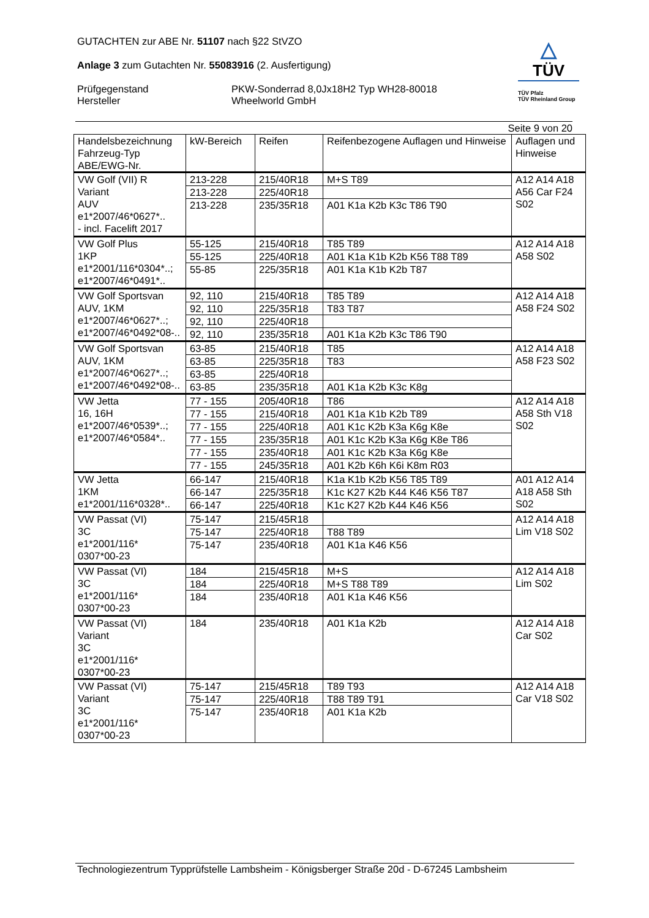GUTACHTEN zur ABE Nr. 51107 nach §22 StVZO
Anlage 3 zum Gutachten Nr. 55083916 (2. Ausfertigung)
Prüfgegenstand
Hersteller
PKW-Sonderrad 8,0Jx18H2 Typ WH28-80018
Wheelworld GmbH
△
TÜV
TÜV Pfalz
TÜV Rheinland Group
Seite 9 von 20
| Handelsbezeichnung Fahrzeug-Typ ABE/EWG-Nr. | kW-Bereich | Reifen | Reifenbezogene Auflagen und Hinweise | Auflagen und Hinweise |
| --- | --- | --- | --- | --- |
| VW Golf (VII) R Variant AUV e1*2007/46*0627*.. - incl. Facelift 2017 | 213-228 | 215/40R18 | M+S T89 | A12 A14 A18 A56 Car F24 S02 |
| | 213-228 | 225/40R18 | | |
| | 213-228 | 235/35R18 | A01 K1a K2b K3c T86 T90 | |
| VW Golf Plus 1KP e1*2001/116*0304*..; e1*2007/46*0491*.. | 55-125 | 215/40R18 | T85 T89 | A12 A14 A18 A58 S02 |
| | 55-125 | 225/40R18 | A01 K1a K1b K2b K56 T88 T89 | |
| | 55-85 | 225/35R18 | A01 K1a K1b K2b T87 | |
| VW Golf Sportsvan AUV, 1KM e1*2007/46*0627*..; e1*2007/46*0492*08-.. | 92, 110 | 215/40R18 | T85 T89 | A12 A14 A18 A58 F24 S02 |
| | 92, 110 | 225/35R18 | T83 T87 | |
| | 92, 110 | 225/40R18 | | |
| | 92, 110 | 235/35R18 | A01 K1a K2b K3c T86 T90 | |
| VW Golf Sportsvan AUV, 1KM e1*2007/46*0627*..; e1*2007/46*0492*08-.. | 63-85 | 215/40R18 | T85 | A12 A14 A18 A58 F23 S02 |
| | 63-85 | 225/35R18 | T83 | |
| | 63-85 | 225/40R18 | | |
| | 63-85 | 235/35R18 | A01 K1a K2b K3c K8g | |
| VW Jetta 16, 16H e1*2007/46*0539*..; e1*2007/46*0584*.. | 77 - 155 | 205/40R18 | T86 | A12 A14 A18 A58 Sth V18 S02 |
| | 77 - 155 | 215/40R18 | A01 K1a K1b K2b T89 | |
| | 77 - 155 | 225/40R18 | A01 K1c K2b K3a K6g K8e | |
| | 77 - 155 | 235/35R18 | A01 K1c K2b K3a K6g K8e T86 | |
| | 77 - 155 | 235/40R18 | A01 K1c K2b K3a K6g K8e | |
| | 77 - 155 | 245/35R18 | A01 K2b K6h K6i K8m R03 | |
| VW Jetta 1KM e1*2001/116*0328*.. | 66-147 | 215/40R18 | K1a K1b K2b K56 T85 T89 | A01 A12 A14 A18 A58 Sth S02 |
| | 66-147 | 225/35R18 | K1c K27 K2b K44 K46 K56 T87 | |
| | 66-147 | 225/40R18 | K1c K27 K2b K44 K46 K56 | |
| VW Passat (VI) 3C e1*2001/116* 0307*00-23 | 75-147 | 215/45R18 | | A12 A14 A18 Lim V18 S02 |
| | 75-147 | 225/40R18 | T88 T89 | |
| | 75-147 | 235/40R18 | A01 K1a K46 K56 | |
| VW Passat (VI) 3C e1*2001/116* 0307*00-23 | 184 | 215/45R18 | M+S | A12 A14 A18 Lim S02 |
| | 184 | 225/40R18 | M+S T88 T89 | |
| | 184 | 235/40R18 | A01 K1a K46 K56 | |
| VW Passat (VI) Variant 3C e1*2001/116* 0307*00-23 | 184 | 235/40R18 | A01 K1a K2b | A12 A14 A18 Car S02 |
| VW Passat (VI) Variant 3C e1*2001/116* 0307*00-23 | 75-147 | 215/45R18 | T89 T93 | A12 A14 A18 Car V18 S02 |
| | 75-147 | 225/40R18 | T88 T89 T91 | |
| | 75-147 | 235/40R18 | A01 K1a K2b | |
Technologiezentrum Typprüfstelle Lambsheim - Königsberger Straße 20d - D-67245 Lambsheim